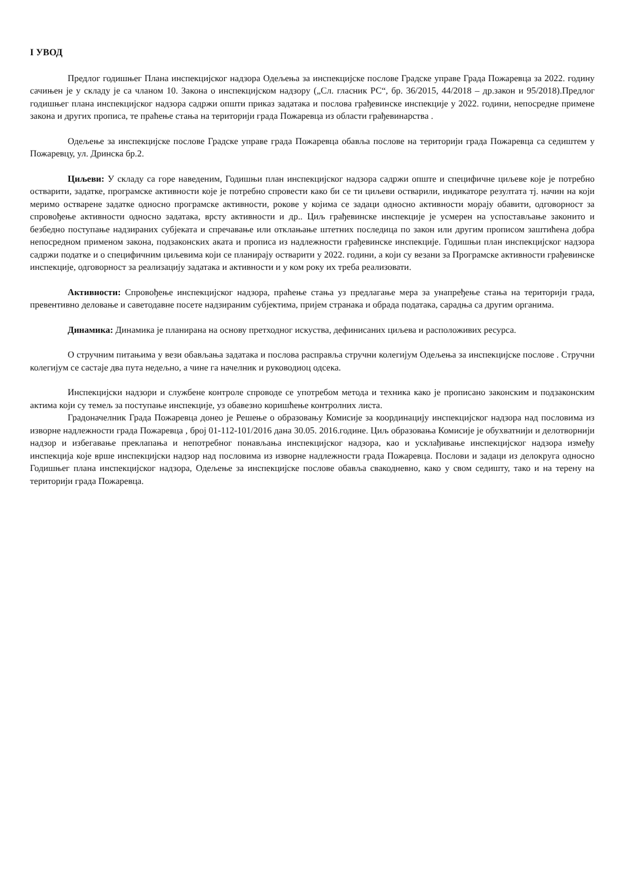I УВОД
Предлог годишњег Плана инспекцијског надзора Одељења за инспекцијске послове Градске управе Града Пожаревца за 2022. годину сачињен је у складу је са чланом 10. Закона о инспекцијском надзору („Сл. гласник РС“, бр. 36/2015, 44/2018 – др.закон и 95/2018).Предлог годишњег плана инспекцијског надзора садржи општи приказ задатака и послова грађевинске инспекције у 2022. години, непосредне примене закона и других прописа, те праћење стања на територији града Пожаревца из области грађевинарства .
Одељење за инспекцијске послове Градске управе града Пожаревца обавља послове на територији града Пожаревца са седиштем у Пожаревцу, ул. Дринска бр.2.
Циљеви: У складу са горе наведеним, Годишњи план инспекцијског надзора садржи опште и специфичне циљеве које је потребно остварити, задатке, програмске активности које је потребно спровести како би се ти циљеви остварили, индикаторе резултата тј. начин на који меримо остварене задатке односно програмске активности, рокове у којима се задаци односно активности морају обавити, одговорност за спровођење активности односно задатака, врсту активности и др.. Циљ грађевинске инспекције је усмерен на успостављање законито и безбедно поступање надзираних субјеката и спречавање или отклањање штетних последица по закон или другим прописом заштићена добра непосредном применом закона, подзаконских аката и прописа из надлежности грађевинске инспекције. Годишњи план инспекцијског надзора садржи податке и о специфичним циљевима који се планирају остварити у 2022. години, а који су везани за Програмске активности грађевинске инспекције, одговорност за реализацију задатака и активности и у ком року их треба реализовати.
Активности: Спровођење инспекцијског надзора, праћење стања уз предлагање мера за унапређење стања на територији града, превентивно деловање и саветодавне посете надзираним субјектима, пријем странака и обрада података, сарадња са другим органима.
Динамика: Динамика је планирана на основу претходног искуства, дефинисаних циљева и расположивих ресурса.
О стручним питањима у вези обављања задатака и послова расправља стручни колегијум Одељења за инспекцијске послове . Стручни колегијум се састаје два пута недељно, а чине га начелник и руководиоц одсека.
Инспекцијски надзори и службене контроле спроводе се употребом метода и техника како је прописано законским и подзаконским актима који су темељ за поступање инспекције, уз обавезно коришћење контролних листа.
Градоначелник Града Пожаревца донео је Решење о образовању Комисије за координацију инспекцијског надзора над пословима из изворне надлежности града Пожаревца , број 01-112-101/2016 дана 30.05. 2016.године. Циљ образовања Комисије је обухватнији и делотворнији надзор и избегавање преклапања и непотребног понављања инспекцијског надзора, као и усклађивање инспекцијског надзора између инспекција које врше инспекцијски надзор над пословима из изворне надлежности града Пожаревца. Послови и задаци из делокруга односно Годишњег плана инспекцијског надзора, Одељење за инспекцијске послове обавља свакодневно, како у свом седишту, тако и на терену на територији града Пожаревца.